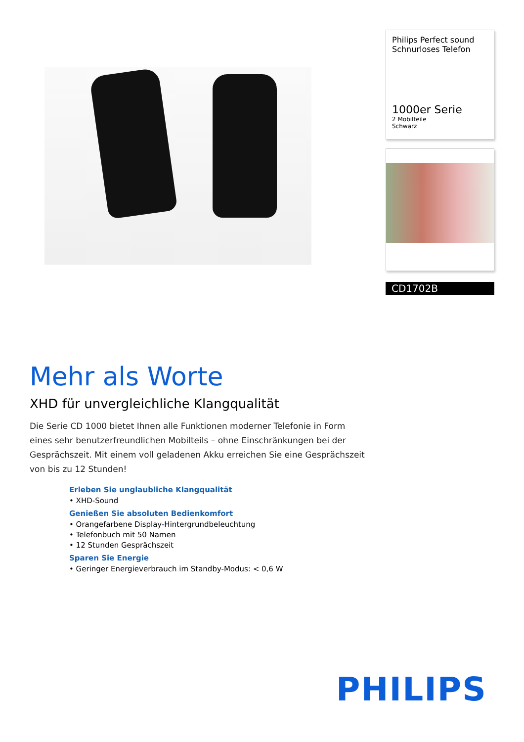Philips Perfect sound
Schnurloses Telefon
1000er Serie
2 Mobilteile
Schwarz
CD1702B
Mehr als Worte
XHD für unvergleichliche Klangqualität
Die Serie CD 1000 bietet Ihnen alle Funktionen moderner Telefonie in Form eines sehr benutzerfreundlichen Mobilteils – ohne Einschränkungen bei der Gesprächszeit. Mit einem voll geladenen Akku erreichen Sie eine Gesprächszeit von bis zu 12 Stunden!
Erleben Sie unglaubliche Klangqualität
• XHD-Sound
Genießen Sie absoluten Bedienkomfort
• Orangefarbene Display-Hintergrundbeleuchtung
• Telefonbuch mit 50 Namen
• 12 Stunden Gesprächszeit
Sparen Sie Energie
• Geringer Energieverbrauch im Standby-Modus: < 0,6 W
PHILIPS